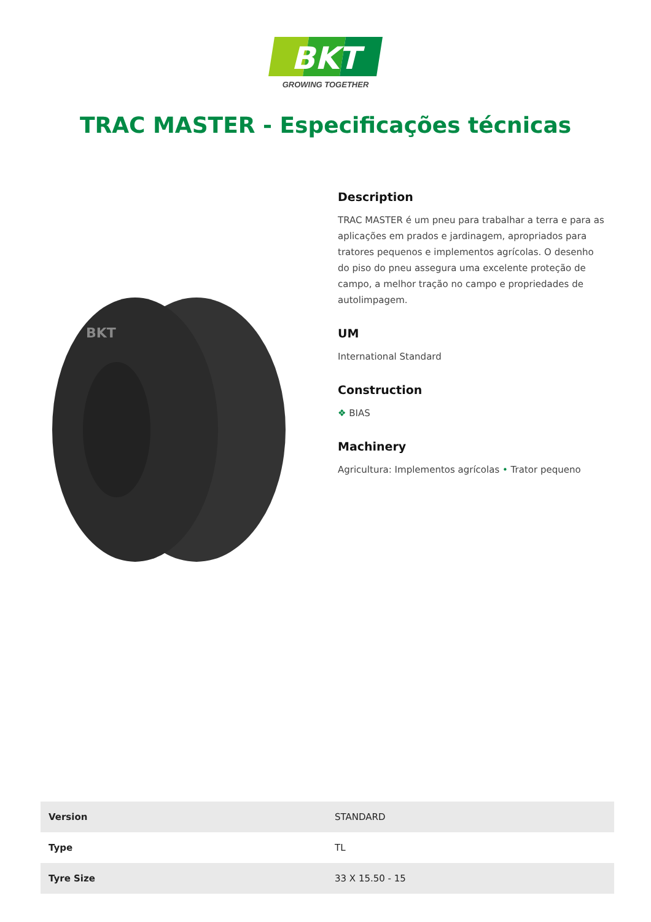BKT
GROWING TOGETHER
TRAC MASTER - Especificações técnicas
BKT
Description
TRAC MASTER é um pneu para trabalhar a terra e para as aplicações em prados e jardinagem, apropriados para tratores pequenos e implementos agrícolas. O desenho do piso do pneu assegura uma excelente proteção de campo, a melhor tração no campo e propriedades de autolimpagem.
UM
International Standard
Construction
❖ BIAS
Machinery
Agricultura: Implementos agrícolas • Trator pequeno
| Version | STANDARD |
| Type | TL |
| Tyre Size | 33 X 15.50 - 15 |